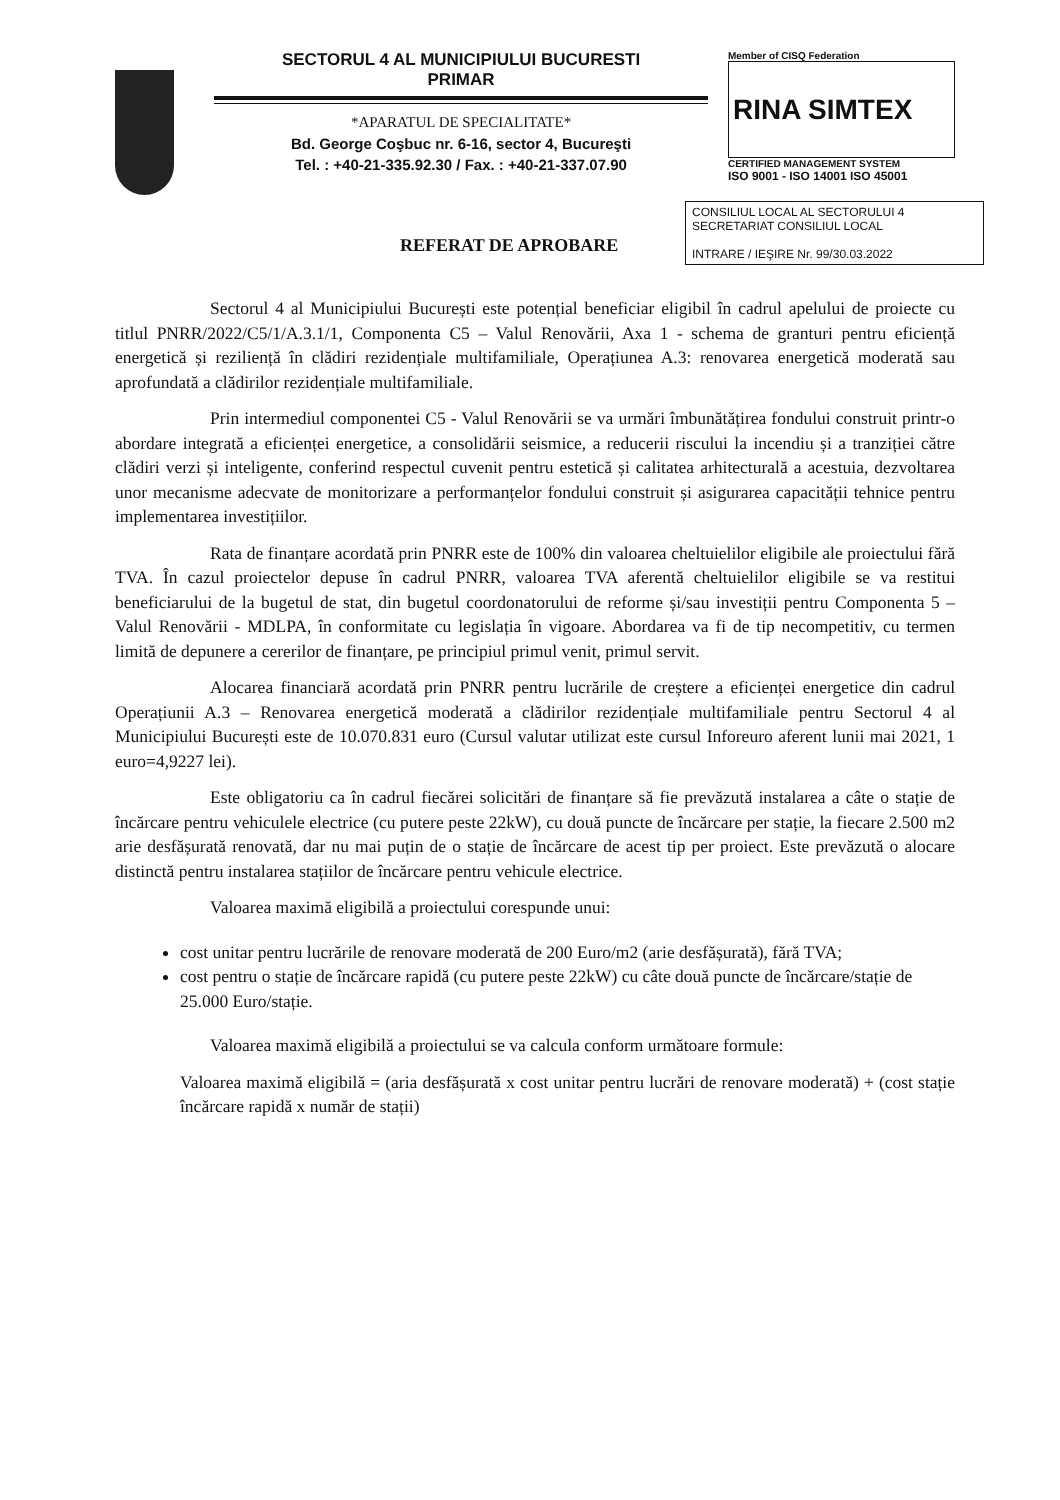SECTORUL 4 AL MUNICIPIULUI BUCURESTI
PRIMAR
*APARATUL DE SPECIALITATE*
Bd. George Coşbuc nr. 6-16, sector 4, Bucureşti
Tel. : +40-21-335.92.30 / Fax. : +40-21-337.07.90
Member of CISQ Federation
RINA SIMTEX
CERTIFIED MANAGEMENT SYSTEM
ISO 9001 - ISO 14001 ISO 45001
CONSILIUL LOCAL AL SECTORULUI 4
SECRETARIAT CONSILIUL LOCAL
INTRARE / IEŞIRE Nr. 99/30.03.2022
REFERAT DE APROBARE
Sectorul 4 al Municipiului București este potențial beneficiar eligibil în cadrul apelului de proiecte cu titlul PNRR/2022/C5/1/A.3.1/1, Componenta C5 – Valul Renovării, Axa 1 - schema de granturi pentru eficiență energetică și reziliență în clădiri rezidențiale multifamiliale, Operațiunea A.3: renovarea energetică moderată sau aprofundată a clădirilor rezidențiale multifamiliale.
Prin intermediul componentei C5 - Valul Renovării se va urmări îmbunătățirea fondului construit printr-o abordare integrată a eficienței energetice, a consolidării seismice, a reducerii riscului la incendiu și a tranziției către clădiri verzi și inteligente, conferind respectul cuvenit pentru estetică și calitatea arhitecturală a acestuia, dezvoltarea unor mecanisme adecvate de monitorizare a performanțelor fondului construit și asigurarea capacității tehnice pentru implementarea investițiilor.
Rata de finanțare acordată prin PNRR este de 100% din valoarea cheltuielilor eligibile ale proiectului fără TVA. În cazul proiectelor depuse în cadrul PNRR, valoarea TVA aferentă cheltuielilor eligibile se va restitui beneficiarului de la bugetul de stat, din bugetul coordonatorului de reforme și/sau investiții pentru Componenta 5 – Valul Renovării - MDLPA, în conformitate cu legislația în vigoare. Abordarea va fi de tip necompetitiv, cu termen limită de depunere a cererilor de finanțare, pe principiul primul venit, primul servit.
Alocarea financiară acordată prin PNRR pentru lucrările de creștere a eficienței energetice din cadrul Operațiunii A.3 – Renovarea energetică moderată a clădirilor rezidențiale multifamiliale pentru Sectorul 4 al Municipiului București este de 10.070.831 euro (Cursul valutar utilizat este cursul Inforeuro aferent lunii mai 2021, 1 euro=4,9227 lei).
Este obligatoriu ca în cadrul fiecărei solicitări de finanțare să fie prevăzută instalarea a câte o stație de încărcare pentru vehiculele electrice (cu putere peste 22kW), cu două puncte de încărcare per stație, la fiecare 2.500 m2 arie desfășurată renovată, dar nu mai puțin de o stație de încărcare de acest tip per proiect. Este prevăzută o alocare distinctă pentru instalarea stațiilor de încărcare pentru vehicule electrice.
Valoarea maximă eligibilă a proiectului corespunde unui:
cost unitar pentru lucrările de renovare moderată de 200 Euro/m2 (arie desfășurată), fără TVA;
cost pentru o stație de încărcare rapidă (cu putere peste 22kW) cu câte două puncte de încărcare/stație de 25.000 Euro/stație.
Valoarea maximă eligibilă a proiectului se va calcula conform următoare formule:
Valoarea maximă eligibilă = (aria desfășurată x cost unitar pentru lucrări de renovare moderată) + (cost stație încărcare rapidă x număr de stații)